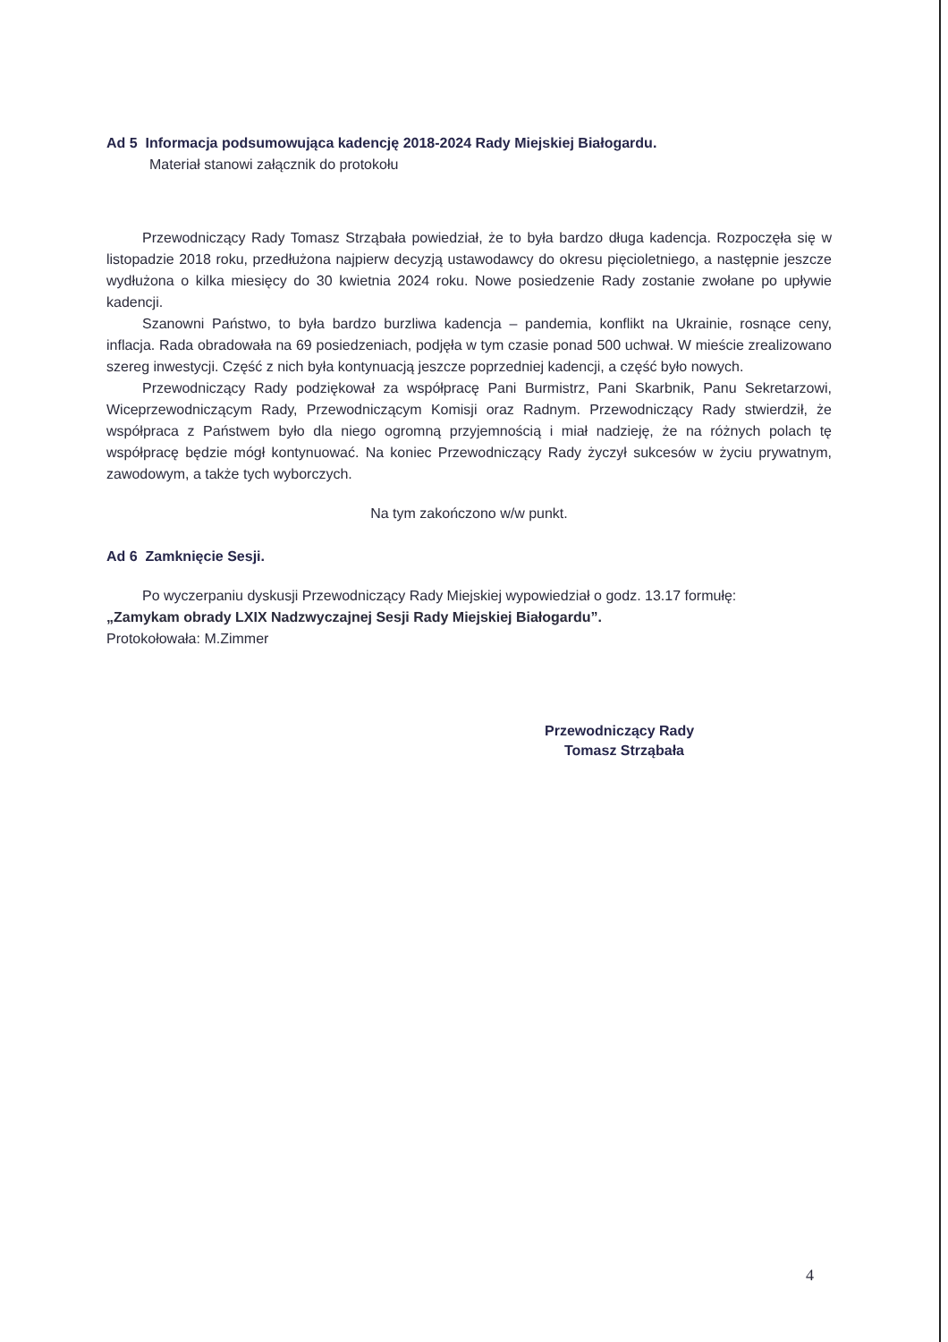Ad 5 Informacja podsumowująca kadencję 2018-2024 Rady Miejskiej Białogardu.
Materiał stanowi załącznik do protokołu
Przewodniczący Rady Tomasz Strząbała powiedział, że to była bardzo długa kadencja. Rozpoczęła się w listopadzie 2018 roku, przedłużona najpierw decyzją ustawodawcy do okresu pięcioletniego, a następnie jeszcze wydłużona o kilka miesięcy do 30 kwietnia 2024 roku. Nowe posiedzenie Rady zostanie zwołane po upływie kadencji.
Szanowni Państwo, to była bardzo burzliwa kadencja – pandemia, konflikt na Ukrainie, rosnące ceny, inflacja. Rada obradowała na 69 posiedzeniach, podjęła w tym czasie ponad 500 uchwał. W mieście zrealizowano szereg inwestycji. Część z nich była kontynuacją jeszcze poprzedniej kadencji, a część było nowych.
Przewodniczący Rady podziękował za współpracę Pani Burmistrz, Pani Skarbnik, Panu Sekretarzowi, Wiceprzewodniczącym Rady, Przewodniczącym Komisji oraz Radnym. Przewodniczący Rady stwierdził, że współpraca z Państwem było dla niego ogromną przyjemnością i miał nadzieję, że na różnych polach tę współpracę będzie mógł kontynuować. Na koniec Przewodniczący Rady życzył sukcesów w życiu prywatnym, zawodowym, a także tych wyborczych.
Na tym zakończono w/w punkt.
Ad 6 Zamknięcie Sesji.
Po wyczerpaniu dyskusji Przewodniczący Rady Miejskiej wypowiedział o godz. 13.17 formułę:
„Zamykam obrady LXIX Nadzwyczajnej Sesji Rady Miejskiej Białogardu”.
Protokołowała: M.Zimmer
Przewodniczący Rady
Tomasz Strząbała
4